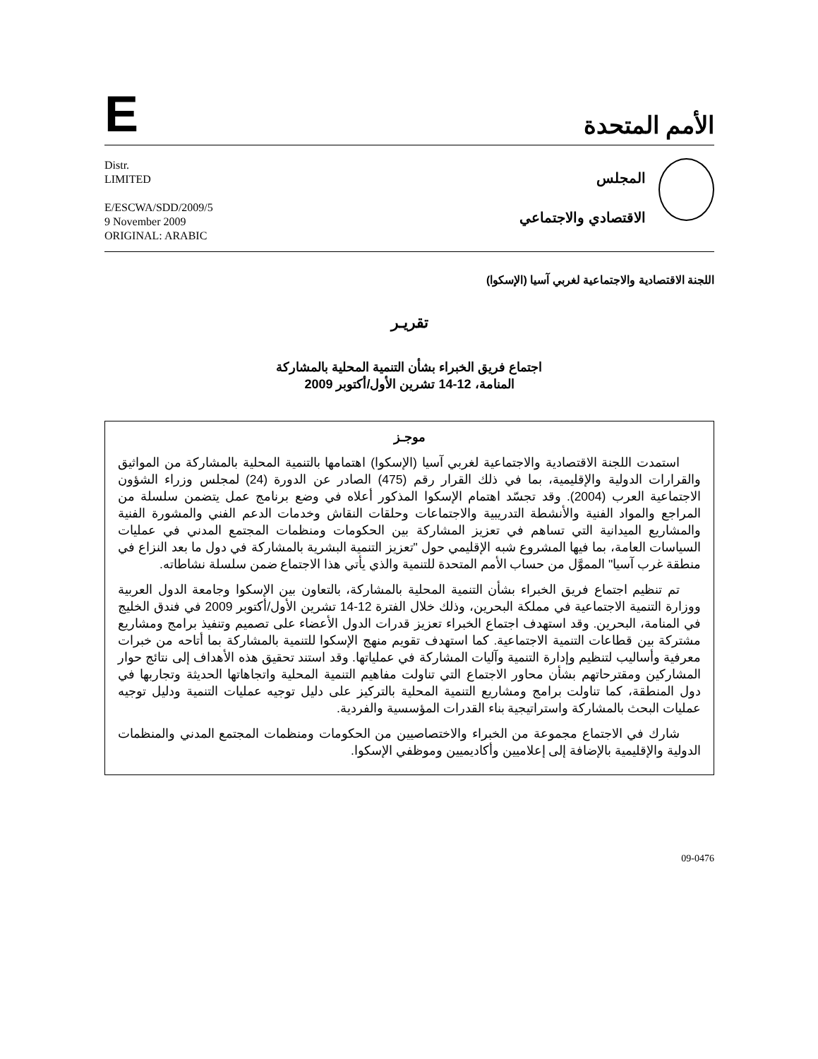E
الأمم المتحدة
Distr.
LIMITED
E/ESCWA/SDD/2009/5
9 November 2009
ORIGINAL: ARABIC
المجلس
الاقتصادي والاجتماعي
اللجنة الاقتصادية والاجتماعية لغربي آسيا (الإسكوا)
تقريـر
اجتماع فريق الخبراء بشأن التنمية المحلية بالمشاركة
المنامة، 12-14 تشرين الأول/أكتوبر 2009
موجـز
استمدت اللجنة الاقتصادية والاجتماعية لغربي آسيا (الإسكوا) اهتمامها بالتنمية المحلية بالمشاركة من المواثيق والقرارات الدولية والإقليمية، بما في ذلك القرار رقم (475) الصادر عن الدورة (24) لمجلس وزراء الشؤون الاجتماعية العرب (2004). وقد تجسّد اهتمام الإسكوا المذكور أعلاه في وضع برنامج عمل يتضمن سلسلة من المراجع والمواد الفنية والأنشطة التدريبية والاجتماعات وحلقات النقاش وخدمات الدعم الفني والمشورة الفنية والمشاريع الميدانية التي تساهم في تعزيز المشاركة بين الحكومات ومنظمات المجتمع المدني في عمليات السياسات العامة، بما فيها المشروع شبه الإقليمي حول "تعزيز التنمية البشرية بالمشاركة في دول ما بعد النزاع في منطقة غرب آسيا" المموَّل من حساب الأمم المتحدة للتنمية والذي يأتي هذا الاجتماع ضمن سلسلة نشاطاته.
تم تنظيم اجتماع فريق الخبراء بشأن التنمية المحلية بالمشاركة، بالتعاون بين الإسكوا وجامعة الدول العربية ووزارة التنمية الاجتماعية في مملكة البحرين، وذلك خلال الفترة 12-14 تشرين الأول/أكتوبر 2009 في فندق الخليج في المنامة، البحرين. وقد استهدف اجتماع الخبراء تعزيز قدرات الدول الأعضاء على تصميم وتنفيذ برامج ومشاريع مشتركة بين قطاعات التنمية الاجتماعية. كما استهدف تقويم منهج الإسكوا للتنمية بالمشاركة بما أتاحه من خبرات معرفية وأساليب لتنظيم وإدارة التنمية وآليات المشاركة في عملياتها. وقد استند تحقيق هذه الأهداف إلى نتائج حوار المشاركين ومقترحاتهم بشأن محاور الاجتماع التي تناولت مفاهيم التنمية المحلية واتجاهاتها الحديثة وتجاربها في دول المنطقة، كما تناولت برامج ومشاريع التنمية المحلية بالتركيز على دليل توجيه عمليات التنمية ودليل توجيه عمليات البحث بالمشاركة واستراتيجية بناء القدرات المؤسسية والفردية.
شارك في الاجتماع مجموعة من الخبراء والاختصاصيين من الحكومات ومنظمات المجتمع المدني والمنظمات الدولية والإقليمية بالإضافة إلى إعلاميين وأكاديميين وموظفي الإسكوا.
09-0476